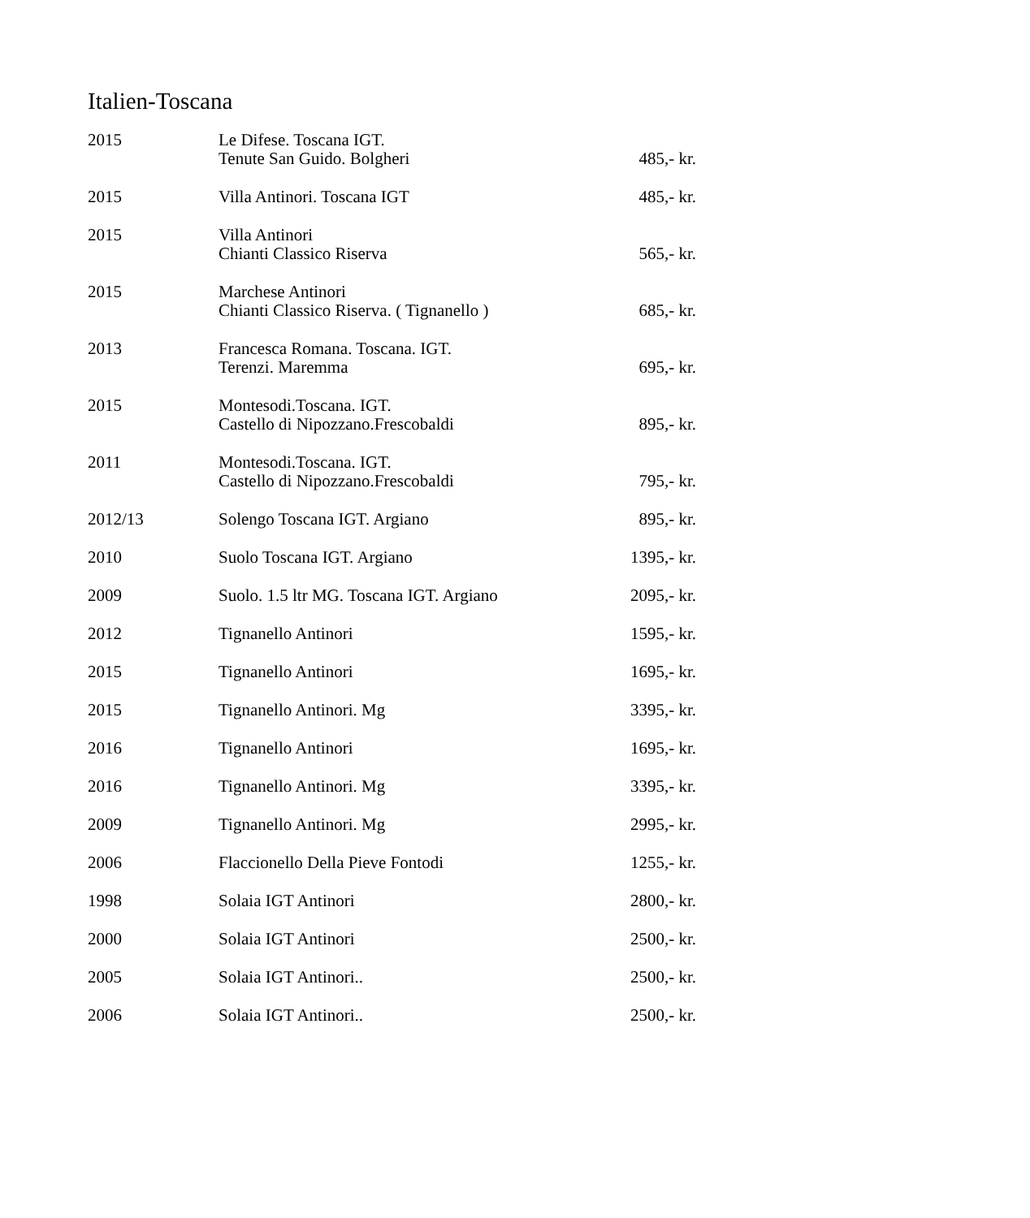Italien-Toscana
| 2015 | Le Difese. Toscana IGT. Tenute San Guido. Bolgheri | 485,- kr. |
| 2015 | Villa Antinori. Toscana IGT | 485,- kr. |
| 2015 | Villa Antinori Chianti Classico Riserva | 565,- kr. |
| 2015 | Marchese Antinori Chianti Classico Riserva. ( Tignanello ) | 685,- kr. |
| 2013 | Francesca Romana. Toscana. IGT. Terenzi. Maremma | 695,- kr. |
| 2015 | Montesodi.Toscana. IGT. Castello di Nipozzano.Frescobaldi | 895,- kr. |
| 2011 | Montesodi.Toscana. IGT. Castello di Nipozzano.Frescobaldi | 795,- kr. |
| 2012/13 | Solengo Toscana IGT. Argiano | 895,- kr. |
| 2010 | Suolo Toscana IGT. Argiano | 1395,- kr. |
| 2009 | Suolo. 1.5 ltr MG. Toscana IGT. Argiano | 2095,- kr. |
| 2012 | Tignanello Antinori | 1595,- kr. |
| 2015 | Tignanello Antinori | 1695,- kr. |
| 2015 | Tignanello Antinori. Mg | 3395,- kr. |
| 2016 | Tignanello Antinori | 1695,- kr. |
| 2016 | Tignanello Antinori. Mg | 3395,- kr. |
| 2009 | Tignanello Antinori. Mg | 2995,- kr. |
| 2006 | Flaccionello Della Pieve Fontodi | 1255,- kr. |
| 1998 | Solaia IGT Antinori | 2800,- kr. |
| 2000 | Solaia IGT Antinori | 2500,- kr. |
| 2005 | Solaia IGT Antinori.. | 2500,- kr. |
| 2006 | Solaia IGT Antinori.. | 2500,- kr. |